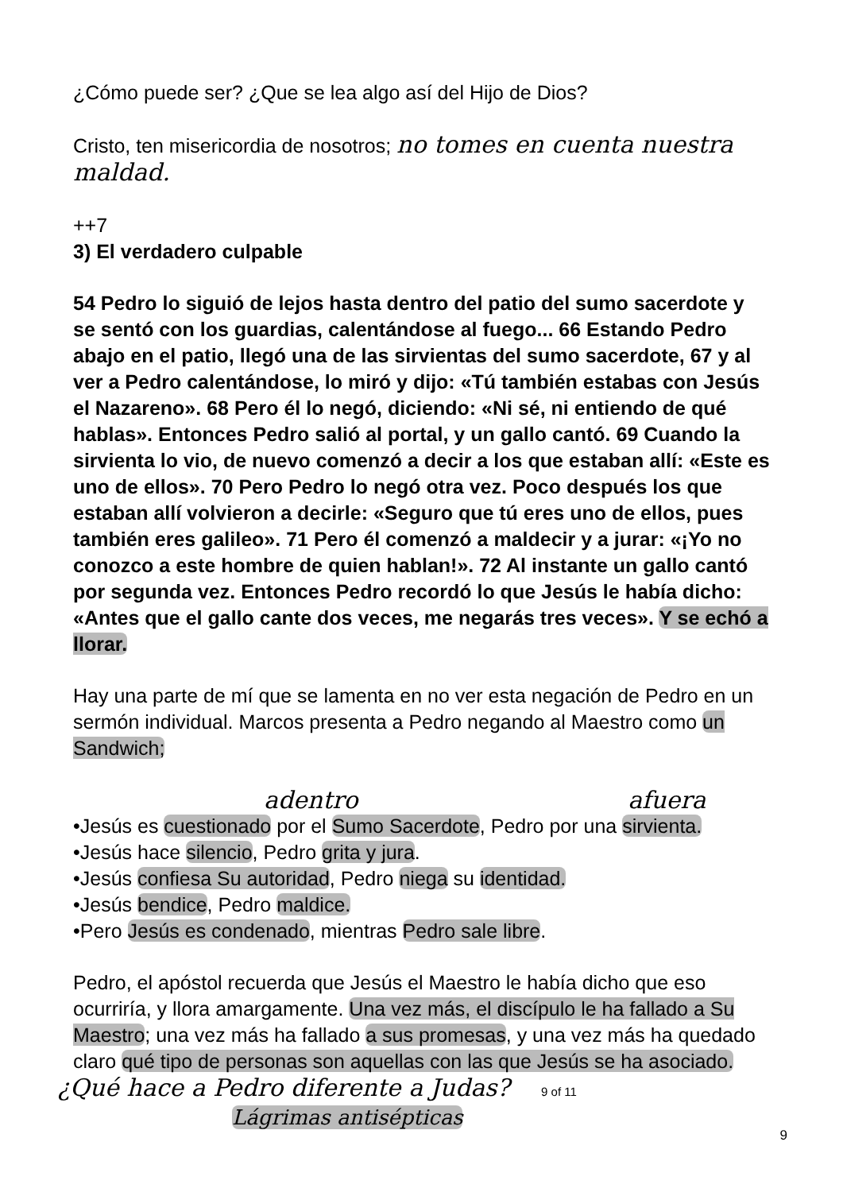¿Cómo puede ser? ¿Que se lea algo así del Hijo de Dios?
Cristo, ten misericordia de nosotros; no tomes en cuenta nuestra maldad.
++7
3) El verdadero culpable
54 Pedro lo siguió de lejos hasta dentro del patio del sumo sacerdote y se sentó con los guardias, calentándose al fuego... 66 Estando Pedro abajo en el patio, llegó una de las sirvientas del sumo sacerdote, 67 y al ver a Pedro calentándose, lo miró y dijo: «Tú también estabas con Jesús el Nazareno». 68 Pero él lo negó, diciendo: «Ni sé, ni entiendo de qué hablas». Entonces Pedro salió al portal, y un gallo cantó. 69 Cuando la sirvienta lo vio, de nuevo comenzó a decir a los que estaban allí: «Este es uno de ellos». 70 Pero Pedro lo negó otra vez. Poco después los que estaban allí volvieron a decirle: «Seguro que tú eres uno de ellos, pues también eres galileo». 71 Pero él comenzó a maldecir y a jurar: «¡Yo no conozco a este hombre de quien hablan!». 72 Al instante un gallo cantó por segunda vez. Entonces Pedro recordó lo que Jesús le había dicho: «Antes que el gallo cante dos veces, me negarás tres veces». Y se echó a llorar.
Hay una parte de mí que se lamenta en no ver esta negación de Pedro en un sermón individual. Marcos presenta a Pedro negando al Maestro como un Sandwich;
adentro afuera
•Jesús es cuestionado por el Sumo Sacerdote, Pedro por una sirvienta.
•Jesús hace silencio, Pedro grita y jura.
•Jesús confiesa Su autoridad, Pedro niega su identidad.
•Jesús bendice, Pedro maldice.
•Pero Jesús es condenado, mientras Pedro sale libre.
Pedro, el apóstol recuerda que Jesús el Maestro le había dicho que eso ocurriría, y llora amargamente. Una vez más, el discípulo le ha fallado a Su Maestro; una vez más ha fallado a sus promesas, y una vez más ha quedado claro qué tipo de personas son aquellas con las que Jesús se ha asociado.
¿Qué hace a Pedro diferente a Judas? 9 of 11
Lágrimas antisépticas
9